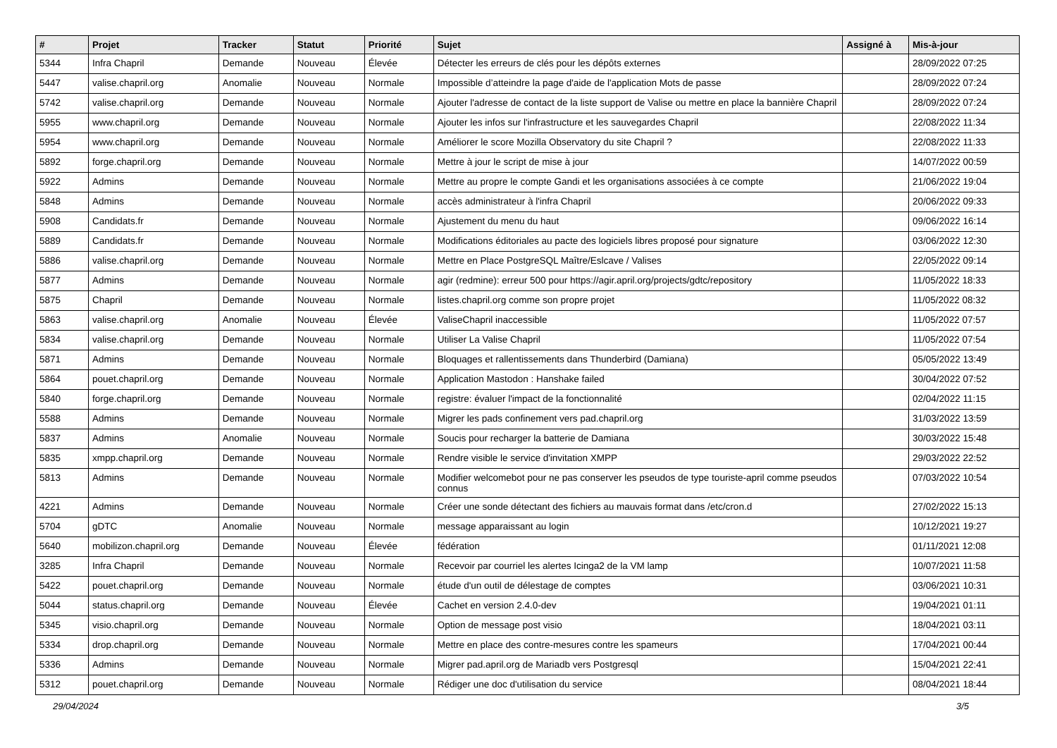| # | Projet | Tracker | Statut | Priorité | Sujet | Assigné à | Mis-à-jour |
| --- | --- | --- | --- | --- | --- | --- | --- |
| 5344 | Infra Chapril | Demande | Nouveau | Élevée | Détecter les erreurs de clés pour les dépôts externes | | 28/09/2022 07:25 |
| 5447 | valise.chapril.org | Anomalie | Nouveau | Normale | Impossible d’atteindre la page d'aide de l'application Mots de passe | | 28/09/2022 07:24 |
| 5742 | valise.chapril.org | Demande | Nouveau | Normale | Ajouter l'adresse de contact de la liste support de Valise ou mettre en place la bannière Chapril | | 28/09/2022 07:24 |
| 5955 | www.chapril.org | Demande | Nouveau | Normale | Ajouter les infos sur l'infrastructure et les sauvegardes Chapril | | 22/08/2022 11:34 |
| 5954 | www.chapril.org | Demande | Nouveau | Normale | Améliorer le score Mozilla Observatory du site Chapril ? | | 22/08/2022 11:33 |
| 5892 | forge.chapril.org | Demande | Nouveau | Normale | Mettre à jour le script de mise à jour | | 14/07/2022 00:59 |
| 5922 | Admins | Demande | Nouveau | Normale | Mettre au propre le compte Gandi et les organisations associées à ce compte | | 21/06/2022 19:04 |
| 5848 | Admins | Demande | Nouveau | Normale | accès administrateur à l'infra Chapril | | 20/06/2022 09:33 |
| 5908 | Candidats.fr | Demande | Nouveau | Normale | Ajustement du menu du haut | | 09/06/2022 16:14 |
| 5889 | Candidats.fr | Demande | Nouveau | Normale | Modifications éditoriales au pacte des logiciels libres proposé pour signature | | 03/06/2022 12:30 |
| 5886 | valise.chapril.org | Demande | Nouveau | Normale | Mettre en Place PostgreSQL Maître/Eslcave / Valises | | 22/05/2022 09:14 |
| 5877 | Admins | Demande | Nouveau | Normale | agir (redmine): erreur 500 pour https://agir.april.org/projects/gdtc/repository | | 11/05/2022 18:33 |
| 5875 | Chapril | Demande | Nouveau | Normale | listes.chapril.org comme son propre projet | | 11/05/2022 08:32 |
| 5863 | valise.chapril.org | Anomalie | Nouveau | Élevée | ValiseChapril inaccessible | | 11/05/2022 07:57 |
| 5834 | valise.chapril.org | Demande | Nouveau | Normale | Utiliser La Valise Chapril | | 11/05/2022 07:54 |
| 5871 | Admins | Demande | Nouveau | Normale | Bloquages et rallentissements dans Thunderbird (Damiana) | | 05/05/2022 13:49 |
| 5864 | pouet.chapril.org | Demande | Nouveau | Normale | Application Mastodon : Hanshake failed | | 30/04/2022 07:52 |
| 5840 | forge.chapril.org | Demande | Nouveau | Normale | registre: évaluer l'impact de la fonctionnalité | | 02/04/2022 11:15 |
| 5588 | Admins | Demande | Nouveau | Normale | Migrer les pads confinement vers pad.chapril.org | | 31/03/2022 13:59 |
| 5837 | Admins | Anomalie | Nouveau | Normale | Soucis pour recharger la batterie de Damiana | | 30/03/2022 15:48 |
| 5835 | xmpp.chapril.org | Demande | Nouveau | Normale | Rendre visible le service d'invitation XMPP | | 29/03/2022 22:52 |
| 5813 | Admins | Demande | Nouveau | Normale | Modifier welcomebot pour ne pas conserver les pseudos de type touriste-april comme pseudos connus | | 07/03/2022 10:54 |
| 4221 | Admins | Demande | Nouveau | Normale | Créer une sonde détectant des fichiers au mauvais format dans /etc/cron.d | | 27/02/2022 15:13 |
| 5704 | gDTC | Anomalie | Nouveau | Normale | message apparaissant au login | | 10/12/2021 19:27 |
| 5640 | mobilizon.chapril.org | Demande | Nouveau | Élevée | fédération | | 01/11/2021 12:08 |
| 3285 | Infra Chapril | Demande | Nouveau | Normale | Recevoir par courriel les alertes Icinga2 de la VM lamp | | 10/07/2021 11:58 |
| 5422 | pouet.chapril.org | Demande | Nouveau | Normale | étude d'un outil de délestage de comptes | | 03/06/2021 10:31 |
| 5044 | status.chapril.org | Demande | Nouveau | Élevée | Cachet en version 2.4.0-dev | | 19/04/2021 01:11 |
| 5345 | visio.chapril.org | Demande | Nouveau | Normale | Option de message post visio | | 18/04/2021 03:11 |
| 5334 | drop.chapril.org | Demande | Nouveau | Normale | Mettre en place des contre-mesures contre les spameurs | | 17/04/2021 00:44 |
| 5336 | Admins | Demande | Nouveau | Normale | Migrer pad.april.org de Mariadb vers Postgresql | | 15/04/2021 22:41 |
| 5312 | pouet.chapril.org | Demande | Nouveau | Normale | Rédiger une doc d'utilisation du service | | 08/04/2021 18:44 |
29/04/2024 3/5